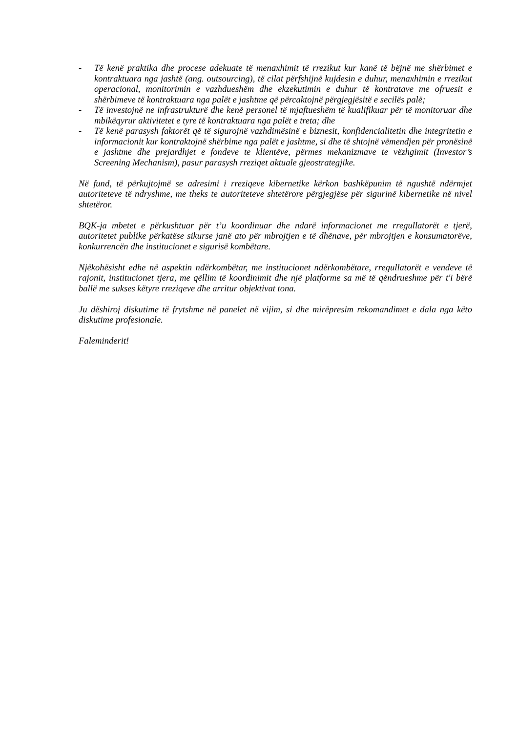- Të kenë praktika dhe procese adekuate të menaxhimit të rrezikut kur kanë të bëjnë me shërbimet e kontraktuara nga jashtë (ang. outsourcing), të cilat përfshijnë kujdesin e duhur, menaxhimin e rrezikut operacional, monitorimin e vazhdueshëm dhe ekzekutimin e duhur të kontratave me ofruesit e shërbimeve të kontraktuara nga palët e jashtme që përcaktojnë përgjegjësitë e secilës palë;
- Të investojnë ne infrastrukturë dhe kenë personel të mjaftueshëm të kualifikuar për të monitoruar dhe mbikëqyrur aktivitetet e tyre të kontraktuara nga palët e treta; dhe
- Të kenë parasysh faktorët që të sigurojnë vazhdimësinë e biznesit, konfidencialitetin dhe integritetin e informacionit kur kontraktojnë shërbime nga palët e jashtme, si dhe të shtojnë vëmendjen për pronësinë e jashtme dhe prejardhjet e fondeve te klientëve, përmes mekanizmave te vëzhgimit (Investor’s Screening Mechanism), pasur parasysh rreziqet aktuale gjeostrategjike.
Në fund, të përkujtojmë se adresimi i rreziqeve kibernetike kërkon bashkëpunim të ngushtë ndërmjet autoriteteve të ndryshme, me theks te autoriteteve shtetërore përgjegjëse për sigurinë kibernetike në nivel shtetëror.
BQK-ja mbetet e përkushtuar për t’u koordinuar dhe ndarë informacionet me rregullatorët e tjerë, autoritetet publike përkatëse sikurse janë ato për mbrojtjen e të dhënave, për mbrojtjen e konsumatorëve, konkurrencën dhe institucionet e sigurisë kombëtare.
Njëkohësisht edhe në aspektin ndërkombëtar, me institucionet ndërkombëtare, rregullatorët e vendeve të rajonit, institucionet tjera, me qëllim të koordinimit dhe një platforme sa më të qëndrueshme për t'i bërë ballë me sukses këtyre rreziqeve dhe arritur objektivat tona.
Ju dëshiroj diskutime të frytshme në panelet në vijim, si dhe mirëpresim rekomandimet e dala nga këto diskutime profesionale.
Faleminderit!